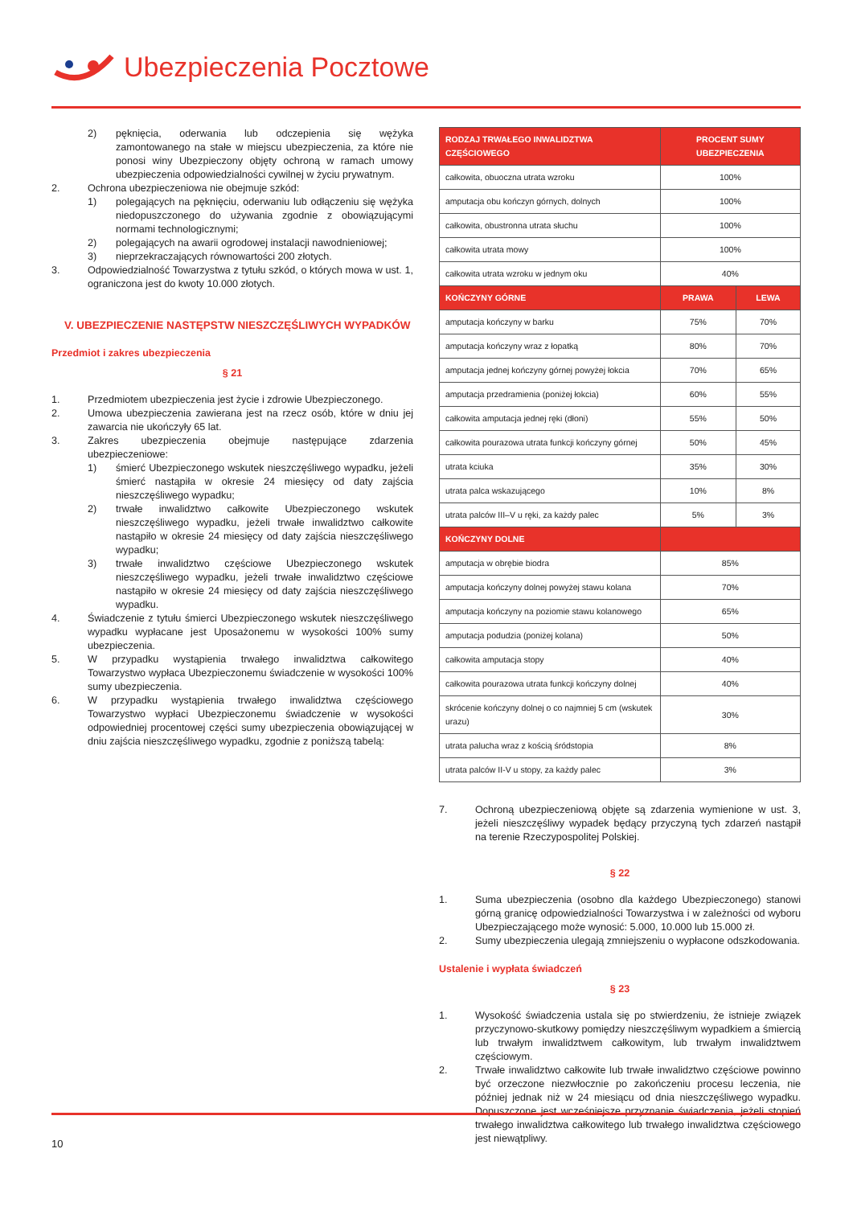Ubezpieczenia Pocztowe
2) pęknięcia, oderwania lub odczepienia się wężyka zamontowanego na stałe w miejscu ubezpieczenia, za które nie ponosi winy Ubezpieczony objęty ochroną w ramach umowy ubezpieczenia odpowiedzialności cywilnej w życiu prywatnym.
2. Ochrona ubezpieczeniowa nie obejmuje szkód:
1) polegających na pęknięciu, oderwaniu lub odłączeniu się wężyka niedopuszczonego do używania zgodnie z obowiązującymi normami technologicznymi;
2) polegających na awarii ogrodowej instalacji nawodnieniowej;
3) nieprzekraczających równowartości 200 złotych.
3. Odpowiedzialność Towarzystwa z tytułu szkód, o których mowa w ust. 1, ograniczona jest do kwoty 10.000 złotych.
V. UBEZPIECZENIE NASTĘPSTW NIESZCZĘŚLIWYCH WYPADKÓW
Przedmiot i zakres ubezpieczenia
§ 21
1. Przedmiotem ubezpieczenia jest życie i zdrowie Ubezpieczonego.
2. Umowa ubezpieczenia zawierana jest na rzecz osób, które w dniu jej zawarcia nie ukończyły 65 lat.
3. Zakres ubezpieczenia obejmuje następujące zdarzenia ubezpieczeniowe:
1) śmierć Ubezpieczonego wskutek nieszczęśliwego wypadku, jeżeli śmierć nastąpiła w okresie 24 miesięcy od daty zajścia nieszczęśliwego wypadku;
2) trwałe inwalidztwo całkowite Ubezpieczonego wskutek nieszczęśliwego wypadku, jeżeli trwałe inwalidztwo całkowite nastąpiło w okresie 24 miesięcy od daty zajścia nieszczęśliwego wypadku;
3) trwałe inwalidztwo częściowe Ubezpieczonego wskutek nieszczęśliwego wypadku, jeżeli trwałe inwalidztwo częściowe nastąpiło w okresie 24 miesięcy od daty zajścia nieszczęśliwego wypadku.
4. Świadczenie z tytułu śmierci Ubezpieczonego wskutek nieszczęśliwego wypadku wypłacane jest Uposażonemu w wysokości 100% sumy ubezpieczenia.
5. W przypadku wystąpienia trwałego inwalidztwa całkowitego Towarzystwo wypłaca Ubezpieczonemu świadczenie w wysokości 100% sumy ubezpieczenia.
6. W przypadku wystąpienia trwałego inwalidztwa częściowego Towarzystwo wypłaci Ubezpieczonemu świadczenie w wysokości odpowiedniej procentowej części sumy ubezpieczenia obowiązującej w dniu zajścia nieszczęśliwego wypadku, zgodnie z poniższą tabelą:
| RODZAJ TRWAŁEGO INWALIDZTWA CZĘŚCIOWEGO | PROCENT SUMY UBEZPIECZENIA | |
| --- | --- | --- |
| całkowita, obuoczna utrata wzroku | 100% | |
| amputacja obu kończyn górnych, dolnych | 100% | |
| całkowita, obustronna utrata słuchu | 100% | |
| całkowita utrata mowy | 100% | |
| całkowita utrata wzroku w jednym oku | 40% | |
| KOŃCZYNY GÓRNE | PRAWA | LEWA |
| amputacja kończyny w barku | 75% | 70% |
| amputacja kończyny wraz z łopatką | 80% | 70% |
| amputacja jednej kończyny górnej powyżej łokcia | 70% | 65% |
| amputacja przedramienia (poniżej łokcia) | 60% | 55% |
| całkowita amputacja jednej ręki (dłoni) | 55% | 50% |
| całkowita pourazowa utrata funkcji kończyny górnej | 50% | 45% |
| utrata kciuka | 35% | 30% |
| utrata palca wskazującego | 10% | 8% |
| utrata palców III–V u ręki, za każdy palec | 5% | 3% |
| KOŃCZYNY DOLNE | | |
| amputacja w obrębie biodra | 85% | |
| amputacja kończyny dolnej powyżej stawu kolana | 70% | |
| amputacja kończyny na poziomie stawu kolanowego | 65% | |
| amputacja podudzia (poniżej kolana) | 50% | |
| całkowita amputacja stopy | 40% | |
| całkowita pourazowa utrata funkcji kończyny dolnej | 40% | |
| skrócenie kończyny dolnej o co najmniej 5 cm (wskutek urazu) | 30% | |
| utrata palucha wraz z kością śródstopia | 8% | |
| utrata palców II-V u stopy, za każdy palec | 3% | |
7. Ochroną ubezpieczeniową objęte są zdarzenia wymienione w ust. 3, jeżeli nieszczęśliwy wypadek będący przyczyną tych zdarzeń nastąpił na terenie Rzeczypospolitej Polskiej.
§ 22
1. Suma ubezpieczenia (osobno dla każdego Ubezpieczonego) stanowi górną granicę odpowiedzialności Towarzystwa i w zależności od wyboru Ubezpieczającego może wynosić: 5.000, 10.000 lub 15.000 zł.
2. Sumy ubezpieczenia ulegają zmniejszeniu o wypłacone odszkodowania.
Ustalenie i wypłata świadczeń
§ 23
1. Wysokość świadczenia ustala się po stwierdzeniu, że istnieje związek przyczynowo-skutkowy pomiędzy nieszczęśliwym wypadkiem a śmiercią lub trwałym inwalidztwem całkowitym, lub trwałym inwalidztwem częściowym.
2. Trwałe inwalidztwo całkowite lub trwałe inwalidztwo częściowe powinno być orzeczone niezwłocznie po zakończeniu procesu leczenia, nie później jednak niż w 24 miesiącu od dnia nieszczęśliwego wypadku. Dopuszczone jest wcześniejsze przyznanie świadczenia, jeżeli stopień trwałego inwalidztwa całkowitego lub trwałego inwalidztwa częściowego jest niewątpliwy.
10